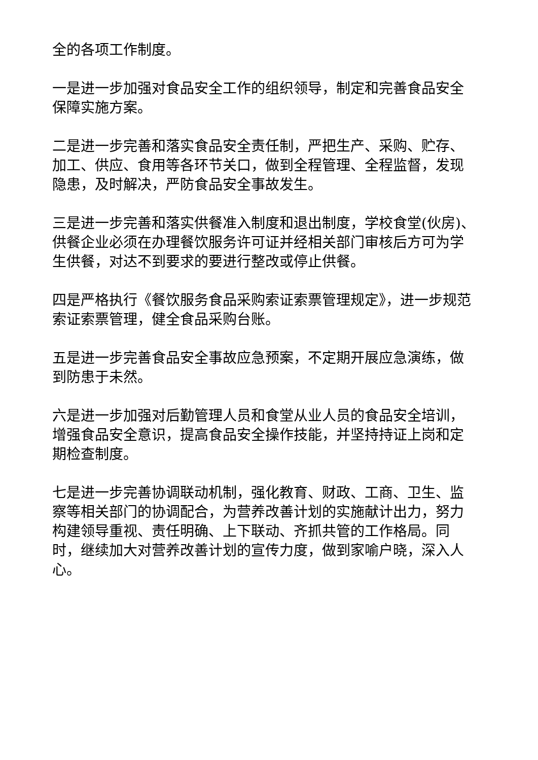全的各项工作制度。
一是进一步加强对食品安全工作的组织领导，制定和完善食品安全保障实施方案。
二是进一步完善和落实食品安全责任制，严把生产、采购、贮存、加工、供应、食用等各环节关口，做到全程管理、全程监督，发现隐患，及时解决，严防食品安全事故发生。
三是进一步完善和落实供餐准入制度和退出制度，学校食堂(伙房)、供餐企业必须在办理餐饮服务许可证并经相关部门审核后方可为学生供餐，对达不到要求的要进行整改或停止供餐。
四是严格执行《餐饮服务食品采购索证索票管理规定》，进一步规范索证索票管理，健全食品采购台账。
五是进一步完善食品安全事故应急预案，不定期开展应急演练，做到防患于未然。
六是进一步加强对后勤管理人员和食堂从业人员的食品安全培训，增强食品安全意识，提高食品安全操作技能，并坚持持证上岗和定期检查制度。
七是进一步完善协调联动机制，强化教育、财政、工商、卫生、监察等相关部门的协调配合，为营养改善计划的实施献计出力，努力构建领导重视、责任明确、上下联动、齐抓共管的工作格局。同时，继续加大对营养改善计划的宣传力度，做到家喻户晓，深入人心。